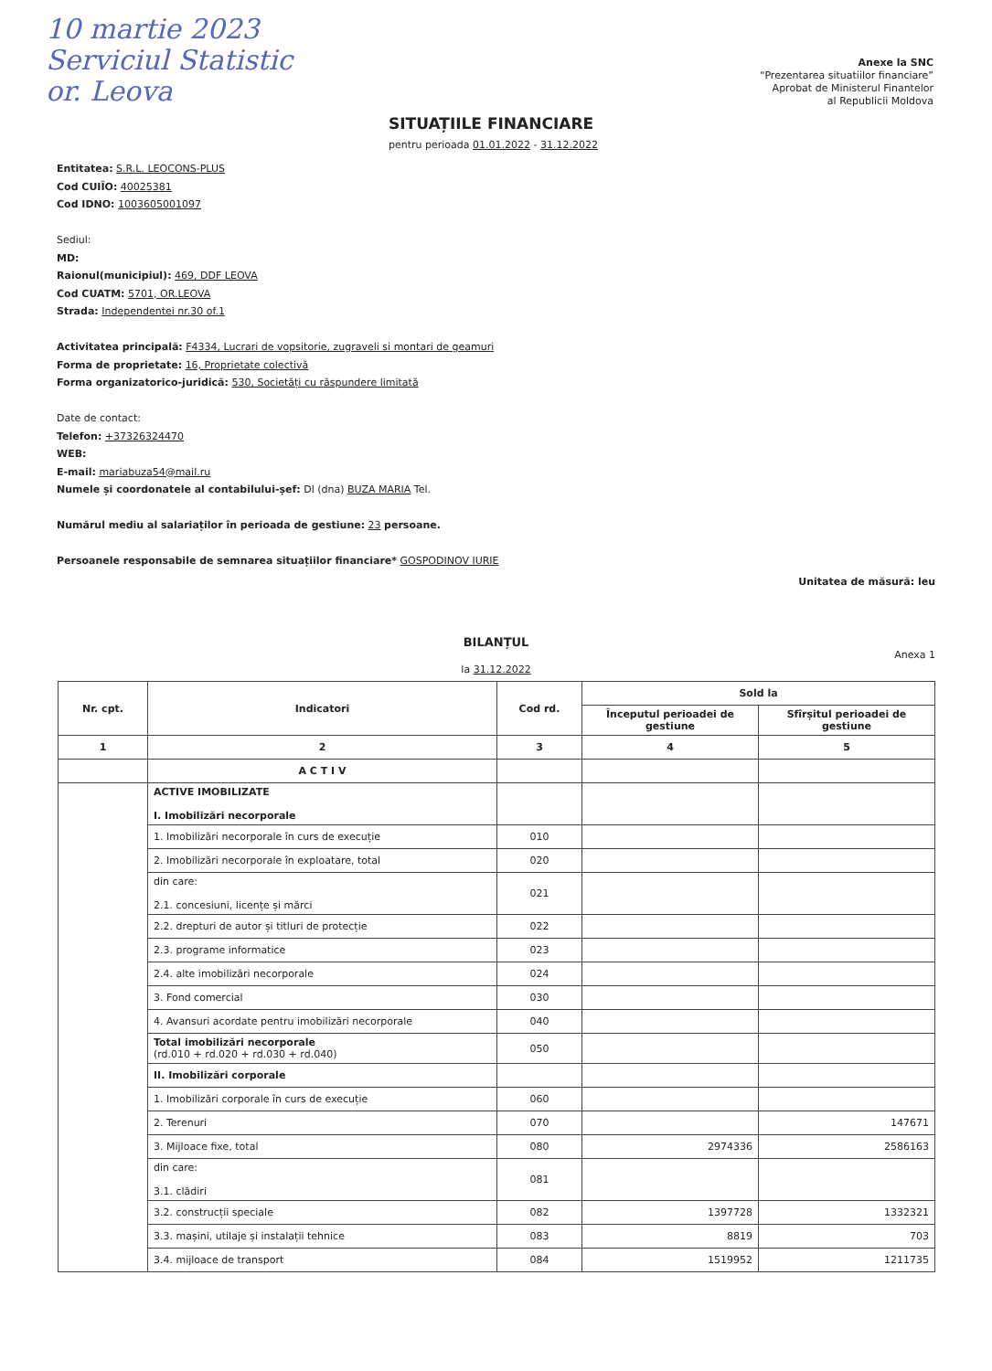10 martie 2023
Serviciul Statistic
or. Leova
Anexe la SNC
“Prezentarea situatiilor financiare”
Aprobat de Ministerul Finantelor
al Republicii Moldova
SITUAȚIILE FINANCIARE
pentru perioada 01.01.2022 - 31.12.2022
Entitatea: S.R.L. LEOCONS-PLUS
Cod CUIÎO: 40025381
Cod IDNO: 1003605001097
Sediul:
MD:
Raionul(municipiul): 469, DDF LEOVA
Cod CUATM: 5701, OR.LEOVA
Strada: Independentei nr.30 of.1
Activitatea principală: F4334, Lucrari de vopsitorie, zugraveli si montari de geamuri
Forma de proprietate: 16, Proprietate colectivă
Forma organizatorico-juridică: 530, Societăți cu răspundere limitată
Date de contact:
Telefon: +37326324470
WEB:
E-mail: mariabuza54@mail.ru
Numele și coordonatele al contabilului-șef: Dl (dna) BUZA MARIA Tel.
Numărul mediu al salariaților în perioada de gestiune: 23 persoane.
Persoanele responsabile de semnarea situațiilor financiare* GOSPODINOV IURIE
Unitatea de măsură: leu
BILANȚUL
Anexa 1
la 31.12.2022
| Nr. cpt. | Indicatori | Cod rd. | Sold la | |
| --- | --- | --- | --- | --- |
| | | | Începutul perioadei de gestiune | Sfîrșitul perioadei de gestiune |
| 1 | 2 | 3 | 4 | 5 |
| | A C T I V | | | |
| | ACTIVE IMOBILIZATE I. Imobilizări necorporale | | | |
| | 1. Imobilizări necorporale în curs de execuție | 010 | | |
| | 2. Imobilizări necorporale în exploatare, total | 020 | | |
| | din care: 2.1. concesiuni, licențe și mărci | 021 | | |
| | 2.2. drepturi de autor și titluri de protecție | 022 | | |
| | 2.3. programe informatice | 023 | | |
| | 2.4. alte imobilizări necorporale | 024 | | |
| | 3. Fond comercial | 030 | | |
| | 4. Avansuri acordate pentru imobilizări necorporale | 040 | | |
| | Total imobilizări necorporale (rd.010 + rd.020 + rd.030 + rd.040) | 050 | | |
| | II. Imobilizări corporale | | | |
| | 1. Imobilizări corporale în curs de execuție | 060 | | |
| | 2. Terenuri | 070 | | 147671 |
| | 3. Mijloace fixe, total | 080 | 2974336 | 2586163 |
| | din care: 3.1. clădiri | 081 | | |
| | 3.2. construcții speciale | 082 | 1397728 | 1332321 |
| | 3.3. mașini, utilaje și instalații tehnice | 083 | 8819 | 703 |
| | 3.4. mijloace de transport | 084 | 1519952 | 1211735 |